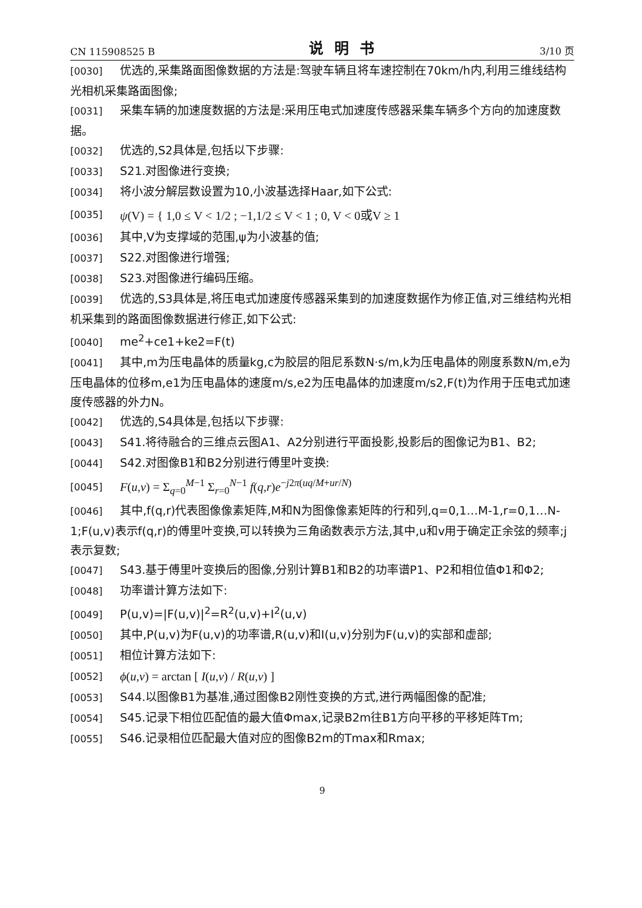CN 115908525 B 说明书 3/10 页
[0030] 优选的,采集路面图像数据的方法是:驾驶车辆且将车速控制在70km/h内,利用三维线结构光相机采集路面图像;
[0031] 采集车辆的加速度数据的方法是:采用压电式加速度传感器采集车辆多个方向的加速度数据。
[0032] 优选的,S2具体是,包括以下步骤:
[0033] S21.对图像进行变换;
[0034] 将小波分解层数设置为10,小波基选择Haar,如下公式:
[0035] ψ(V) = { 1,0 ≤ V < 1/2 ; −1,1/2 ≤ V < 1 ; 0, V < 0或V ≥ 1
[0036] 其中,V为支撑域的范围,ψ为小波基的值;
[0037] S22.对图像进行增强;
[0038] S23.对图像进行编码压缩。
[0039] 优选的,S3具体是,将压电式加速度传感器采集到的加速度数据作为修正值,对三维结构光相机采集到的路面图像数据进行修正,如下公式:
[0040] me<sup>2</sup>+ce1+ke2=F(t)
[0041] 其中,m为压电晶体的质量kg,c为胶层的阻尼系数N·s/m,k为压电晶体的刚度系数N/m,e为压电晶体的位移m,e1为压电晶体的速度m/s,e2为压电晶体的加速度m/s2,F(t)为作用于压电式加速度传感器的外力N。
[0042] 优选的,S4具体是,包括以下步骤:
[0043] S41.将待融合的三维点云图A1、A2分别进行平面投影,投影后的图像记为B1、B2;
[0044] S42.对图像B1和B2分别进行傅里叶变换:
[0045] F(u,v) = Σ<sub>q=0</sub><sup>M−1</sup> Σ<sub>r=0</sub><sup>N−1</sup> f(q,r)e<sup>−j2π(uq/M+ur/N)</sup>
[0046] 其中,f(q,r)代表图像像素矩阵,M和N为图像像素矩阵的行和列,q=0,1…M-1,r=0,1…N-1;F(u,v)表示f(q,r)的傅里叶变换,可以转换为三角函数表示方法,其中,u和v用于确定正余弦的频率;j表示复数;
[0047] S43.基于傅里叶变换后的图像,分别计算B1和B2的功率谱P1、P2和相位值Φ1和Φ2;
[0048] 功率谱计算方法如下:
[0049] P(u,v)=|F(u,v)|<sup>2</sup>=R<sup>2</sup>(u,v)+I<sup>2</sup>(u,v)
[0050] 其中,P(u,v)为F(u,v)的功率谱,R(u,v)和I(u,v)分别为F(u,v)的实部和虚部;
[0051] 相位计算方法如下:
[0052] ϕ(u,v) = arctan [ I(u,v) / R(u,v) ]
[0053] S44.以图像B1为基准,通过图像B2刚性变换的方式,进行两幅图像的配准;
[0054] S45.记录下相位匹配值的最大值Φmax,记录B2m往B1方向平移的平移矩阵Tm;
[0055] S46.记录相位匹配最大值对应的图像B2m的Tmax和Rmax;
9